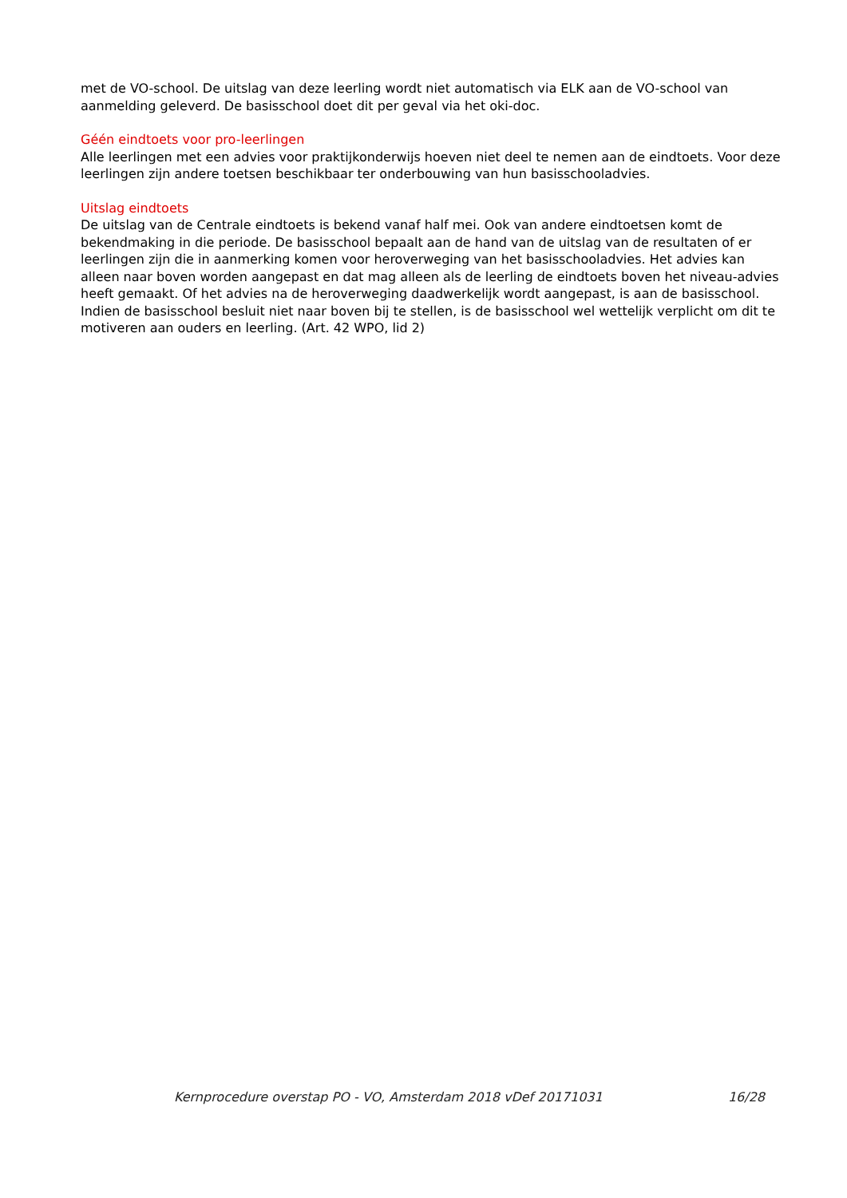met de VO-school. De uitslag van deze leerling wordt niet automatisch via ELK aan de VO-school van aanmelding geleverd. De basisschool doet dit per geval via het oki-doc.
Géén eindtoets voor pro-leerlingen
Alle leerlingen met een advies voor praktijkonderwijs hoeven niet deel te nemen aan de eindtoets. Voor deze leerlingen zijn andere toetsen beschikbaar ter onderbouwing van hun basisschooladvies.
Uitslag eindtoets
De uitslag van de Centrale eindtoets is bekend vanaf half mei. Ook van andere eindtoetsen komt de bekendmaking in die periode. De basisschool bepaalt aan de hand van de uitslag van de resultaten of er leerlingen zijn die in aanmerking komen voor heroverweging van het basisschooladvies. Het advies kan alleen naar boven worden aangepast en dat mag alleen als de leerling de eindtoets boven het niveau-advies heeft gemaakt. Of het advies na de heroverweging daadwerkelijk wordt aangepast, is aan de basisschool. Indien de basisschool besluit niet naar boven bij te stellen, is de basisschool wel wettelijk verplicht om dit te motiveren aan ouders en leerling. (Art. 42 WPO, lid 2)
Kernprocedure overstap PO - VO, Amsterdam 2018 vDef 20171031 16/28